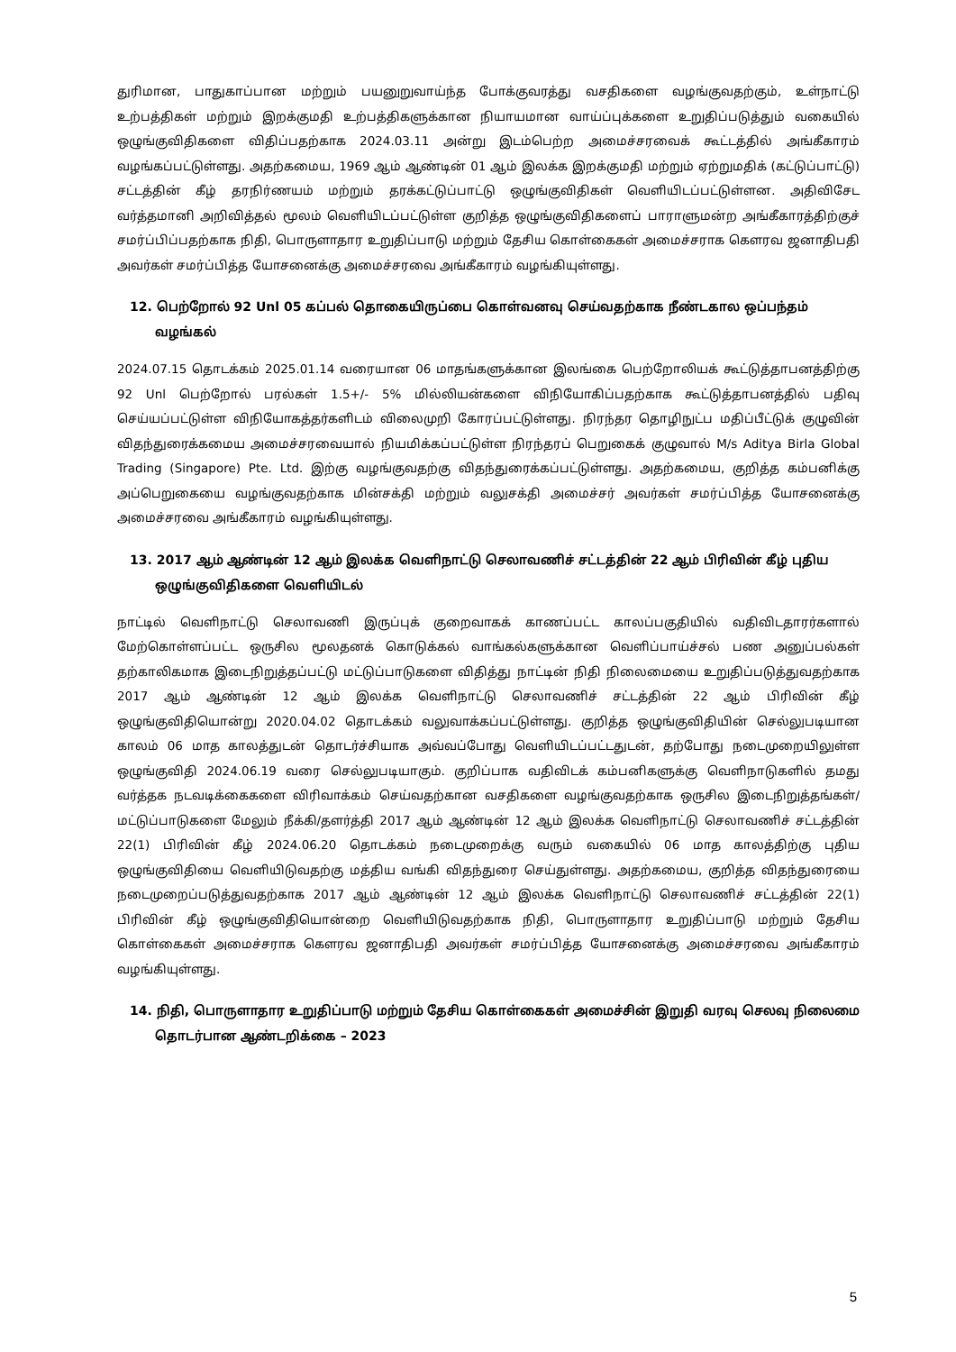துரிமான, பாதுகாப்பான மற்றும் பயனுறுவாய்ந்த போக்குவரத்து வசதிகளை வழங்குவதற்கும், உள்நாட்டு உற்பத்திகள் மற்றும் இறக்குமதி உற்பத்திகளுக்கான நியாயமான வாய்ப்புக்களை உறுதிப்படுத்தும் வகையில் ஒழுங்குவிதிகளை விதிப்பதற்காக 2024.03.11 அன்று இடம்பெற்ற அமைச்சரவைக் கூட்டத்தில் அங்கீகாரம் வழங்கப்பட்டுள்ளது. அதற்கமைய, 1969 ஆம் ஆண்டின் 01 ஆம் இலக்க இறக்குமதி மற்றும் ஏற்றுமதிக் (கட்டுப்பாட்டு) சட்டத்தின் கீழ் தரநிர்ணயம் மற்றும் தரக்கட்டுப்பாட்டு ஒழுங்குவிதிகள் வெளியிடப்பட்டுள்ளன. அதிவிசேட வர்த்தமானி அறிவித்தல் மூலம் வெளியிடப்பட்டுள்ள குறித்த ஒழுங்குவிதிகளைப் பாராளுமன்ற அங்கீகாரத்திற்குச் சமர்ப்பிப்பதற்காக நிதி, பொருளாதார உறுதிப்பாடு மற்றும் தேசிய கொள்கைகள் அமைச்சராக கௌரவ ஜனாதிபதி அவர்கள் சமர்ப்பித்த யோசனைக்கு அமைச்சரவை அங்கீகாரம் வழங்கியுள்ளது.
12. பெற்றோல் 92 Unl 05 கப்பல் தொகையிருப்பை கொள்வனவு செய்வதற்காக நீண்டகால ஒப்பந்தம் வழங்கல்
2024.07.15 தொடக்கம் 2025.01.14 வரையான 06 மாதங்களுக்கான இலங்கை பெற்றோலியக் கூட்டுத்தாபனத்திற்கு 92 Unl பெற்றோல் பரல்கள் 1.5+/- 5% மில்லியன்களை விநியோகிப்பதற்காக கூட்டுத்தாபனத்தில் பதிவு செய்யப்பட்டுள்ள விநியோகத்தர்களிடம் விலைமுறி கோரப்பட்டுள்ளது. நிரந்தர தொழிநுட்ப மதிப்பீட்டுக் குழுவின் விதந்துரைக்கமைய அமைச்சரவையால் நியமிக்கப்பட்டுள்ள நிரந்தரப் பெறுகைக் குழுவால் M/s Aditya Birla Global Trading (Singapore) Pte. Ltd. இற்கு வழங்குவதற்கு விதந்துரைக்கப்பட்டுள்ளது. அதற்கமைய, குறித்த கம்பனிக்கு அப்பெறுகையை வழங்குவதற்காக மின்சக்தி மற்றும் வலுசக்தி அமைச்சர் அவர்கள் சமர்ப்பித்த யோசனைக்கு அமைச்சரவை அங்கீகாரம் வழங்கியுள்ளது.
13. 2017 ஆம் ஆண்டின் 12 ஆம் இலக்க வெளிநாட்டு செலாவணிச் சட்டத்தின் 22 ஆம் பிரிவின் கீழ் புதிய ஒழுங்குவிதிகளை வெளியிடல்
நாட்டில் வெளிநாட்டு செலாவணி இருப்புக் குறைவாகக் காணப்பட்ட காலப்பகுதியில் வதிவிடதாரர்களால் மேற்கொள்ளப்பட்ட ஒருசில மூலதனக் கொடுக்கல் வாங்கல்களுக்கான வெளிப்பாய்ச்சல் பண அனுப்பல்கள் தற்காலிகமாக இடைநிறுத்தப்பட்டு மட்டுப்பாடுகளை விதித்து நாட்டின் நிதி நிலைமையை உறுதிப்படுத்துவதற்காக 2017 ஆம் ஆண்டின் 12 ஆம் இலக்க வெளிநாட்டு செலாவணிச் சட்டத்தின் 22 ஆம் பிரிவின் கீழ் ஒழுங்குவிதியொன்று 2020.04.02 தொடக்கம் வலுவாக்கப்பட்டுள்ளது. குறித்த ஒழுங்குவிதியின் செல்லுபடியான காலம் 06 மாத காலத்துடன் தொடர்ச்சியாக அவ்வப்போது வெளியிடப்பட்டதுடன், தற்போது நடைமுறையிலுள்ள ஒழுங்குவிதி 2024.06.19 வரை செல்லுபடியாகும். குறிப்பாக வதிவிடக் கம்பனிகளுக்கு வெளிநாடுகளில் தமது வர்த்தக நடவடிக்கைகளை விரிவாக்கம் செய்வதற்கான வசதிகளை வழங்குவதற்காக ஒருசில இடைநிறுத்தங்கள்/மட்டுப்பாடுகளை மேலும் நீக்கி/தளர்த்தி 2017 ஆம் ஆண்டின் 12 ஆம் இலக்க வெளிநாட்டு செலாவணிச் சட்டத்தின் 22(1) பிரிவின் கீழ் 2024.06.20 தொடக்கம் நடைமுறைக்கு வரும் வகையில் 06 மாத காலத்திற்கு புதிய ஒழுங்குவிதியை வெளியிடுவதற்கு மத்திய வங்கி விதந்துரை செய்துள்ளது. அதற்கமைய, குறித்த விதந்துரையை நடைமுறைப்படுத்துவதற்காக 2017 ஆம் ஆண்டின் 12 ஆம் இலக்க வெளிநாட்டு செலாவணிச் சட்டத்தின் 22(1) பிரிவின் கீழ் ஒழுங்குவிதியொன்றை வெளியிடுவதற்காக நிதி, பொருளாதார உறுதிப்பாடு மற்றும் தேசிய கொள்கைகள் அமைச்சராக கௌரவ ஜனாதிபதி அவர்கள் சமர்ப்பித்த யோசனைக்கு அமைச்சரவை அங்கீகாரம் வழங்கியுள்ளது.
14. நிதி, பொருளாதார உறுதிப்பாடு மற்றும் தேசிய கொள்கைகள் அமைச்சின் இறுதி வரவு செலவு நிலைமை தொடர்பான ஆண்டறிக்கை – 2023
5